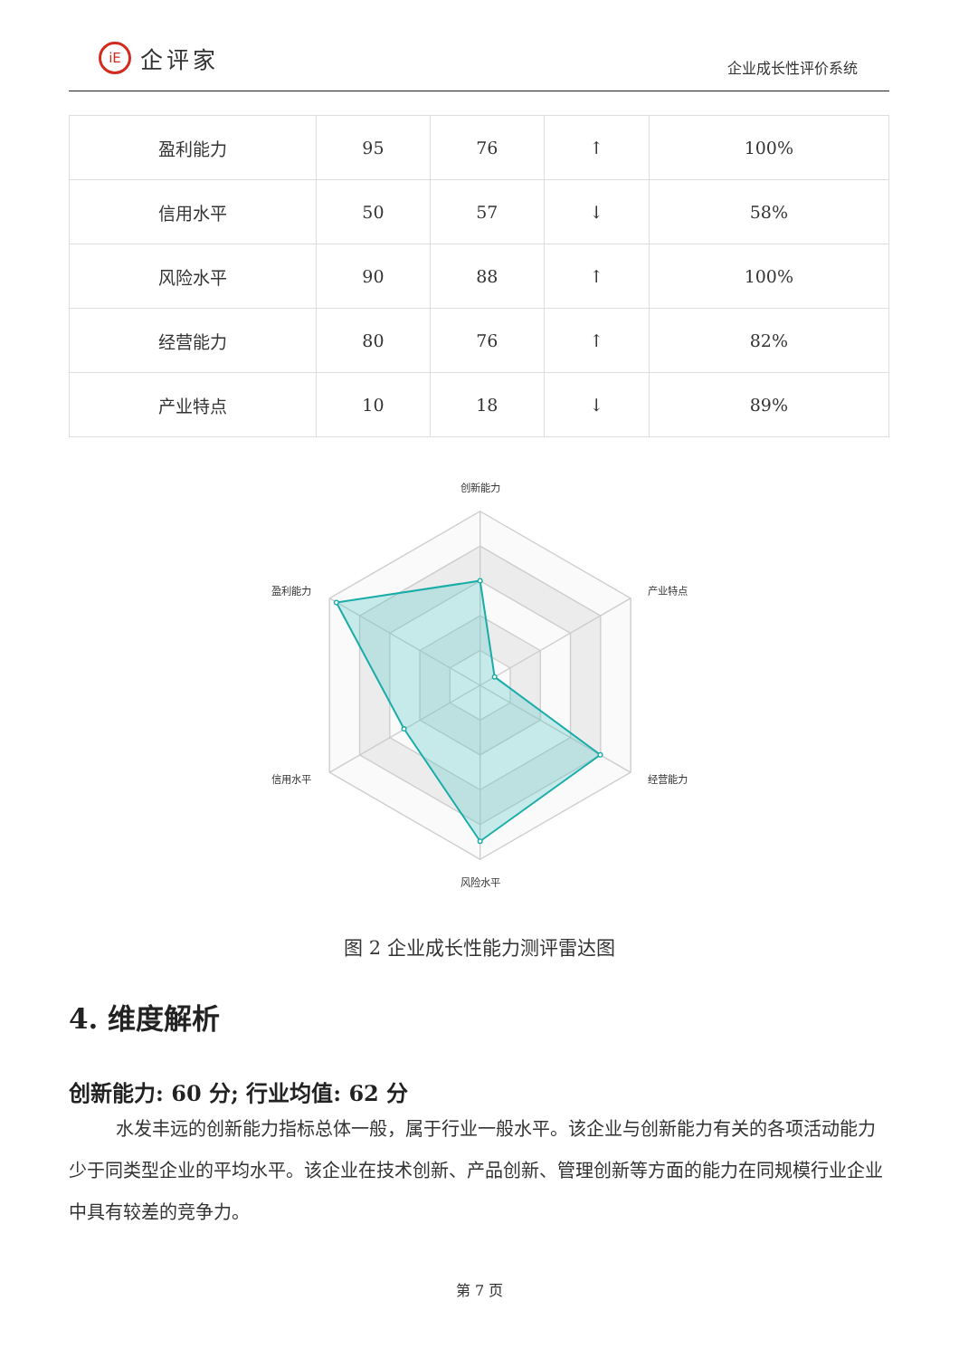iE 企评家
企业成长性评价系统
| 盈利能力 | 95 | 76 | ↑ | 100% |
| 信用水平 | 50 | 57 | ↓ | 58% |
| 风险水平 | 90 | 88 | ↑ | 100% |
| 经营能力 | 80 | 76 | ↑ | 82% |
| 产业特点 | 10 | 18 | ↓ | 89% |
创新能力
产业特点
经营能力
风险水平
信用水平
盈利能力
图 2 企业成长性能力测评雷达图
4. 维度解析
创新能力: 60 分; 行业均值: 62 分
水发丰远的创新能力指标总体一般，属于行业一般水平。该企业与创新能力有关的各项活动能力少于同类型企业的平均水平。该企业在技术创新、产品创新、管理创新等方面的能力在同规模行业企业中具有较差的竞争力。
第 7 页